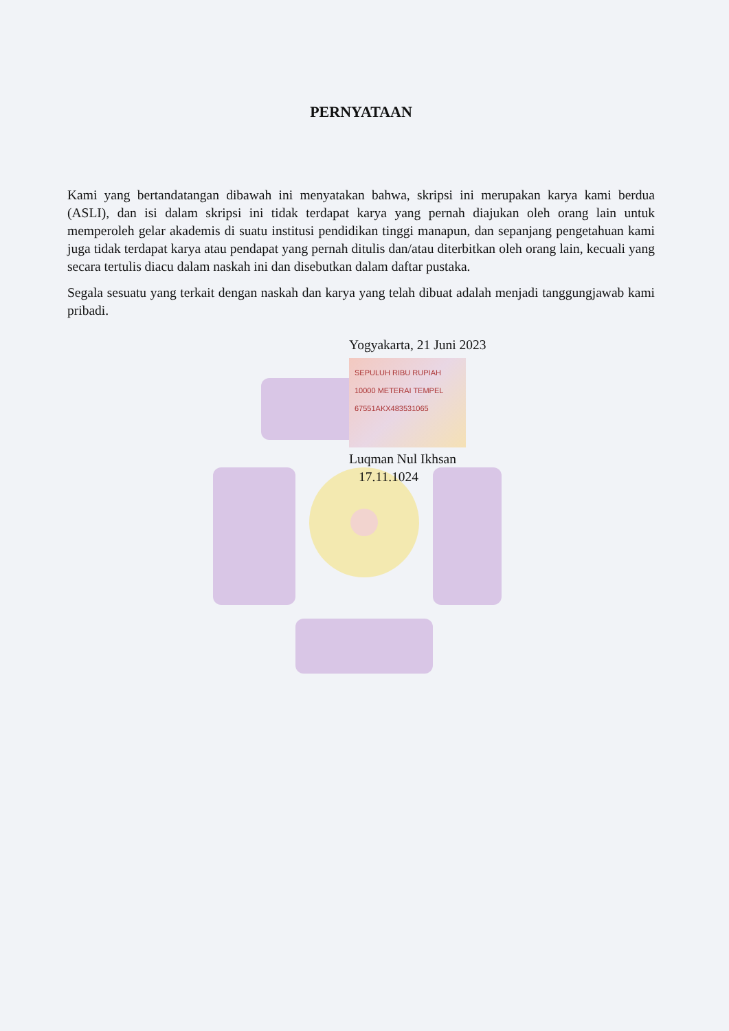PERNYATAAN
Kami yang bertandatangan dibawah ini menyatakan bahwa, skripsi ini merupakan karya kami berdua (ASLI), dan isi dalam skripsi ini tidak terdapat karya yang pernah diajukan oleh orang lain untuk memperoleh gelar akademis di suatu institusi pendidikan tinggi manapun, dan sepanjang pengetahuan kami juga tidak terdapat karya atau pendapat yang pernah ditulis dan/atau diterbitkan oleh orang lain, kecuali yang secara tertulis diacu dalam naskah ini dan disebutkan dalam daftar pustaka.
Segala sesuatu yang terkait dengan naskah dan karya yang telah dibuat adalah menjadi tanggungjawab kami pribadi.
Yogyakarta, 21 Juni 2023
SEPULUH RIBU RUPIAH 10000 METERAI TEMPEL 67551AKX483531065
Luqman Nul Ikhsan
17.11.1024